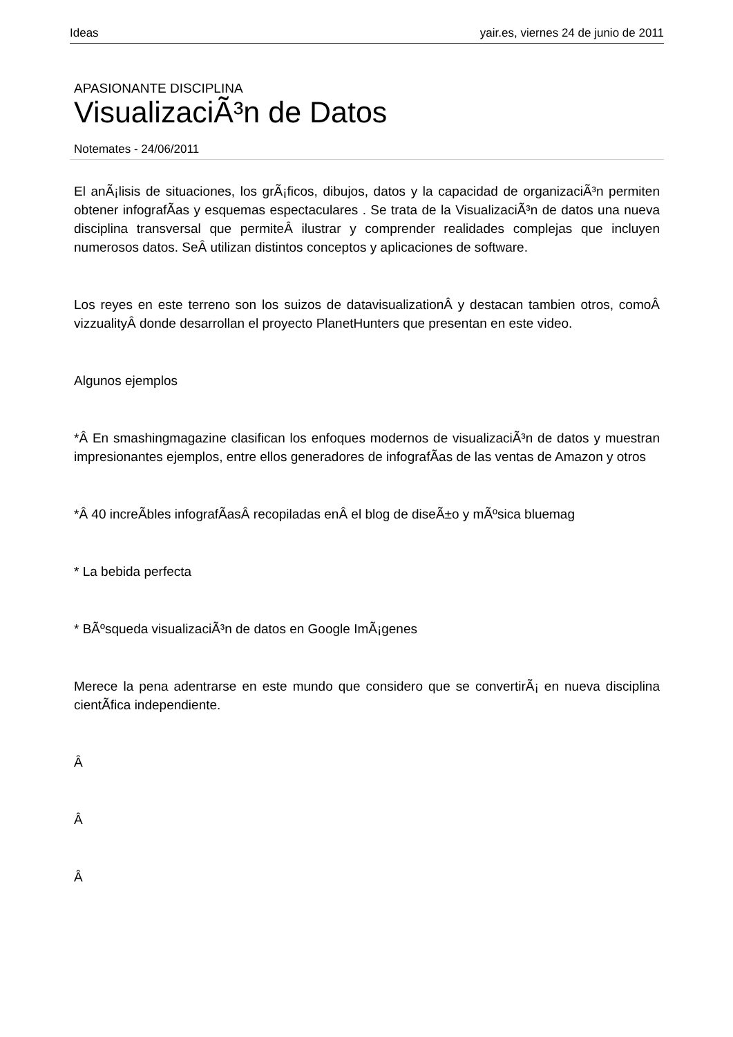Ideas yair.es, viernes 24 de junio de 2011
APASIONANTE DISCIPLINA
VisualizaciÃ³n de Datos
Notemates - 24/06/2011
El anÃ¡lisis de situaciones, los grÃ¡ficos, dibujos, datos y la capacidad de organizaciÃ³n permiten obtener infografÃ­as y esquemas espectaculares . Se trata de la VisualizaciÃ³n de datos una nueva disciplina transversal que permiteÂ ilustrar y comprender realidades complejas que incluyen numerosos datos. SeÂ utilizan distintos conceptos y aplicaciones de software.
Los reyes en este terreno son los suizos de datavisualizationÂ y destacan tambien otros, comoÂ vizzualityÂ donde desarrollan el proyecto PlanetHunters que presentan en este video.
Algunos ejemplos
*Â En smashingmagazine clasifican los enfoques modernos de visualizaciÃ³n de datos y muestran impresionantes ejemplos, entre ellos generadores de infografÃ­as de las ventas de Amazon y otros
*Â 40 increÃ­bles infografÃ­asÂ recopiladas enÂ el blog de diseÃ±o y mÃºsica bluemag
* La bebida perfecta
* BÃºsqueda visualizaciÃ³n de datos en Google ImÃ¡genes
Merece la pena adentrarse en este mundo que considero que se convertirÃ¡ en nueva disciplina cientÃ­fica independiente.
Â
Â
Â